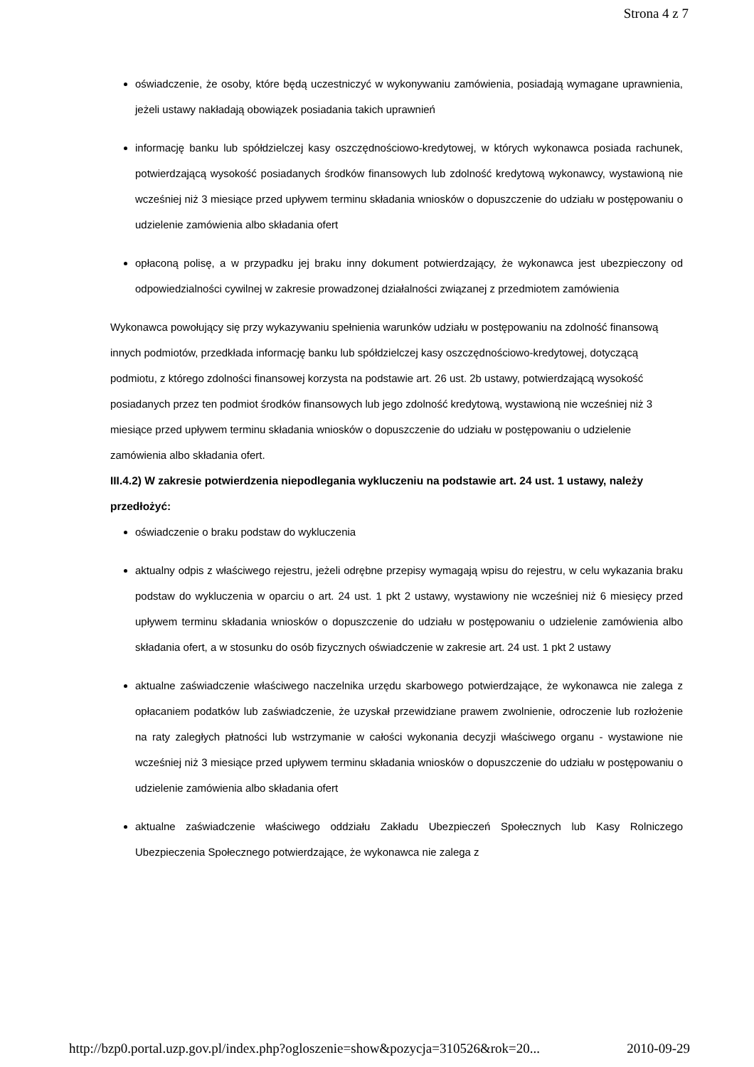Strona 4 z 7
oświadczenie, że osoby, które będą uczestniczyć w wykonywaniu zamówienia, posiadają wymagane uprawnienia, jeżeli ustawy nakładają obowiązek posiadania takich uprawnień
informację banku lub spółdzielczej kasy oszczędnościowo-kredytowej, w których wykonawca posiada rachunek, potwierdzającą wysokość posiadanych środków finansowych lub zdolność kredytową wykonawcy, wystawioną nie wcześniej niż 3 miesiące przed upływem terminu składania wniosków o dopuszczenie do udziału w postępowaniu o udzielenie zamówienia albo składania ofert
opłaconą polisę, a w przypadku jej braku inny dokument potwierdzający, że wykonawca jest ubezpieczony od odpowiedzialności cywilnej w zakresie prowadzonej działalności związanej z przedmiotem zamówienia
Wykonawca powołujący się przy wykazywaniu spełnienia warunków udziału w postępowaniu na zdolność finansową innych podmiotów, przedkłada informację banku lub spółdzielczej kasy oszczędnościowo-kredytowej, dotyczącą podmiotu, z którego zdolności finansowej korzysta na podstawie art. 26 ust. 2b ustawy, potwierdzającą wysokość posiadanych przez ten podmiot środków finansowych lub jego zdolność kredytową, wystawioną nie wcześniej niż 3 miesiące przed upływem terminu składania wniosków o dopuszczenie do udziału w postępowaniu o udzielenie zamówienia albo składania ofert.
III.4.2) W zakresie potwierdzenia niepodlegania wykluczeniu na podstawie art. 24 ust. 1 ustawy, należy przedłożyć:
oświadczenie o braku podstaw do wykluczenia
aktualny odpis z właściwego rejestru, jeżeli odrębne przepisy wymagają wpisu do rejestru, w celu wykazania braku podstaw do wykluczenia w oparciu o art. 24 ust. 1 pkt 2 ustawy, wystawiony nie wcześniej niż 6 miesięcy przed upływem terminu składania wniosków o dopuszczenie do udziału w postępowaniu o udzielenie zamówienia albo składania ofert, a w stosunku do osób fizycznych oświadczenie w zakresie art. 24 ust. 1 pkt 2 ustawy
aktualne zaświadczenie właściwego naczelnika urzędu skarbowego potwierdzające, że wykonawca nie zalega z opłacaniem podatków lub zaświadczenie, że uzyskał przewidziane prawem zwolnienie, odroczenie lub rozłożenie na raty zaległych płatności lub wstrzymanie w całości wykonania decyzji właściwego organu - wystawione nie wcześniej niż 3 miesiące przed upływem terminu składania wniosków o dopuszczenie do udziału w postępowaniu o udzielenie zamówienia albo składania ofert
aktualne zaświadczenie właściwego oddziału Zakładu Ubezpieczeń Społecznych lub Kasy Rolniczego Ubezpieczenia Społecznego potwierdzające, że wykonawca nie zalega z
http://bzp0.portal.uzp.gov.pl/index.php?ogloszenie=show&pozycja=310526&rok=20... 2010-09-29